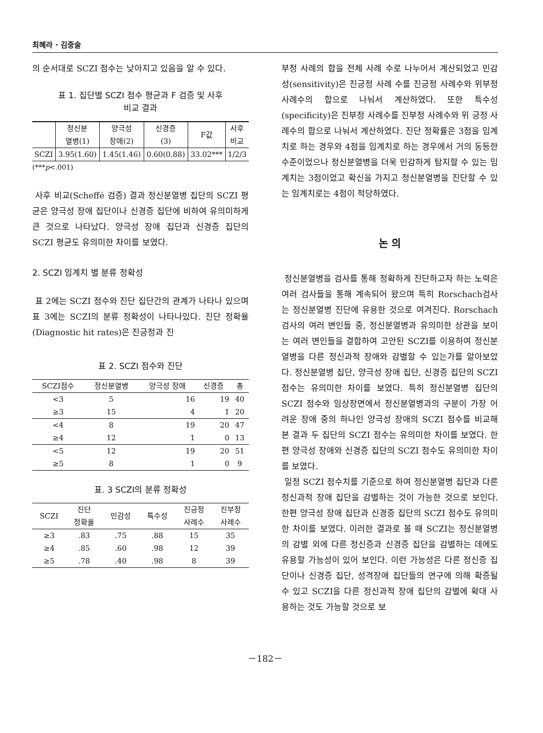최혜라 · 김중술
의 순서대로 SCZI 점수는 낮아지고 있음을 알 수 있다.
표 1. 집단별 SCZI 점수 평균과 F 검증 및 사후
비교 결과
| | 정신분 열병(1) | 양극성 장애(2) | 신경증 (3) | F값 | 사후 비교 |
| --- | --- | --- | --- | --- | --- |
| SCZI | 3.95(1.60) | 1.45(1.46) | 0.60(0.88) | 33.02*** | 1/2/3 |
(***p<.001)
사후 비교(Scheffé 검증) 결과 정신분열병 집단의 SCZI 평균은 양극성 장애 집단이나 신경증 집단에 비하여 유의미하게 큰 것으로 나타났다. 양극성 장애 집단과 신경증 집단의 SCZI 평균도 유의미한 차이를 보였다.
2. SCZI 임계치 별 분류 정확성
표 2에는 SCZI 점수와 진단 집단간의 관계가 나타나 있으며 표 3에는 SCZI의 분류 정확성이 나타나있다. 진단 정확율(Diagnostic hit rates)은 진긍정과 진
표 2. SCZI 점수와 진단
| SCZI점수 | 정신분열병 | 양극성 장애 | 신경증 | 총 |
| --- | --- | --- | --- | --- |
| <3 | 5 | 16 | 19 | 40 |
| ≥3 | 15 | 4 | 1 | 20 |
| <4 | 8 | 19 | 20 | 47 |
| ≥4 | 12 | 1 | 0 | 13 |
| <5 | 12 | 19 | 20 | 51 |
| ≥5 | 8 | 1 | 0 | 9 |
표. 3 SCZI의 분류 정확성
| SCZI | 진단 정확율 | 민감성 | 특수성 | 진긍정 사례수 | 진부정 사례수 |
| --- | --- | --- | --- | --- | --- |
| ≥3 | .83 | .75 | .88 | 15 | 35 |
| ≥4 | .85 | .60 | .98 | 12 | 39 |
| ≥5 | .78 | .40 | .98 | 8 | 39 |
부정 사례의 합을 전체 사례 수로 나누어서 계산되었고 민감성(sensitivity)은 진긍정 사례 수를 진긍정 사례수와 위부정 사례수의 합으로 나눠서 계산하였다. 또한 특수성(specificity)은 진부정 사례수를 진부정 사례수와 위 긍정 사례수의 합으로 나눠서 계산하였다. 진단 정확률은 3점을 임계치로 하는 경우와 4점을 임계치로 하는 경우에서 거의 동등한 수준이었으나 정신분열병을 더욱 민감하게 탐지할 수 있는 임계치는 3점이었고 확신을 가지고 정신분열병을 진단할 수 있는 임계치로는 4점이 적당하였다.
논 의
정신분열병을 검사를 통해 정확하게 진단하고자 하는 노력은 여러 검사들을 통해 계속되어 왔으며 특히 Rorschach검사는 정신분열병 진단에 유용한 것으로 여겨진다. Rorschach 검사의 여러 변인들 중, 정신분열병과 유의미한 상관을 보이는 여러 변인들을 결합하여 고안된 SCZI를 이용하여 정신분열병을 다른 정신과적 장애와 감별할 수 있는가를 알아보았다. 정신분열병 집단, 양극성 장애 집단, 신경증 집단의 SCZI 점수는 유의미한 차이를 보였다. 특히 정신분열병 집단의 SCZI 점수와 임상장면에서 정신분열병과의 구분이 가장 어려운 장애 중의 하나인 양극성 장애의 SCZI 점수를 비교해 본 결과 두 집단의 SCZI 점수는 유의미한 차이를 보였다. 한편 양극성 장애와 신경증 집단의 SCZI 점수도 유의미한 차이를 보였다.
일정 SCZI 점수치를 기준으로 하여 정신분열병 집단과 다른 정신과적 장애 집단을 감별하는 것이 가능한 것으로 보인다. 한편 양극성 장애 집단과 신경증 집단의 SCZI 점수도 유의미한 차이를 보였다. 이러한 결과로 볼 때 SCZI는 정신분열병의 감별 외에 다른 정신증과 신경증 집단을 감별하는 데에도 유용할 가능성이 있어 보인다. 이런 가능성은 다른 정신증 집단이나 신경증 집단, 성격장애 집단들의 연구에 의해 확증될 수 있고 SCZI을 다른 정신과적 장애 집단의 감별에 확대 사용하는 것도 가능할 것으로 보
－182－